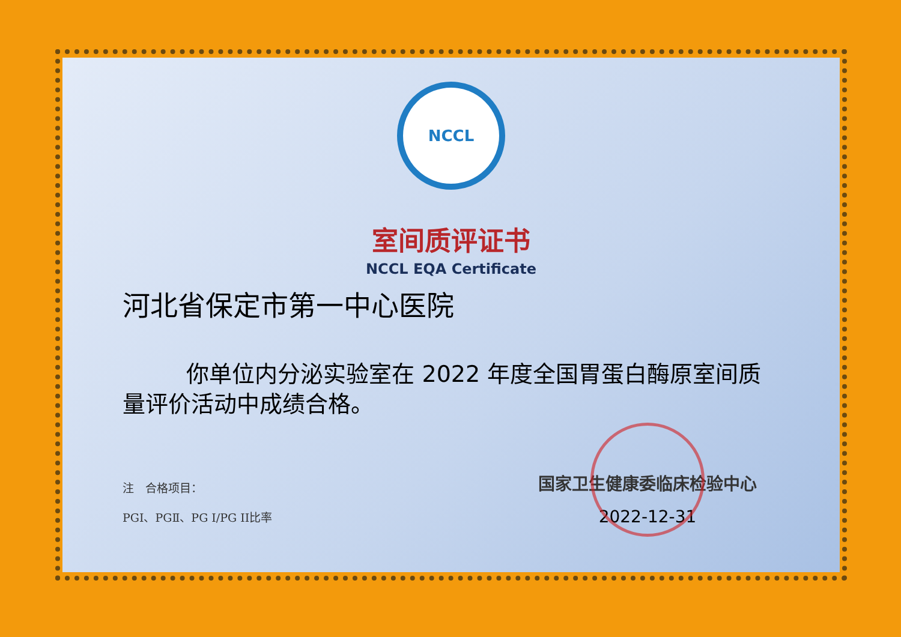NCCL
室间质评证书
NCCL EQA Certificate
河北省保定市第一中心医院
你单位内分泌实验室在 2022 年度全国胃蛋白酶原室间质量评价活动中成绩合格。
注　合格项目：
PGⅠ、PGⅡ、PG I/PG II比率
国家卫生健康委临床检验中心
2022-12-31